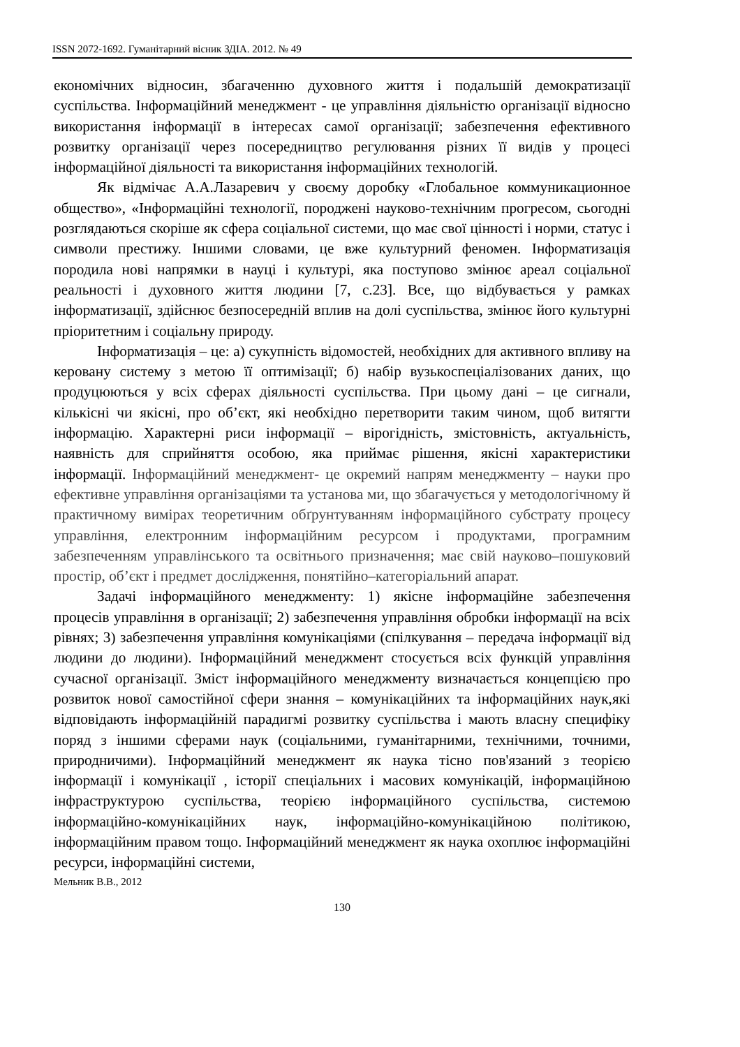ISSN 2072-1692. Гуманітарний вісник ЗДІА. 2012. № 49
економічних відносин, збагаченню духовного життя і подальшій демократизації суспільства. Інформаційний менеджмент - це управління діяльністю організації відносно використання інформації в інтересах самої організації; забезпечення ефективного розвитку організації через посередництво регулювання різних її видів у процесі інформаційної діяльності та використання інформаційних технологій.
Як відмічає А.А.Лазаревич у своєму доробку «Глобальное коммуникационное общество», «Інформаційні технології, породжені науково-технічним прогресом, сьогодні розглядаються скоріше як сфера соціальної системи, що має свої цінності і норми, статус і символи престижу. Іншими словами, це вже культурний феномен. Інформатизація породила нові напрямки в науці і культурі, яка поступово змінює ареал соціальної реальності і духовного життя людини [7, с.23]. Все, що відбувається у рамках інформатизації, здійснює безпосередній вплив на долі суспільства, змінює його культурні пріоритетним і соціальну природу.
Інформатизація – це: а) сукупність відомостей, необхідних для активного впливу на керовану систему з метою її оптимізації; б) набір вузькоспеціалізованих даних, що продуцюються у всіх сферах діяльності суспільства. При цьому дані – це сигнали, кількісні чи якісні, про об’єкт, які необхідно перетворити таким чином, щоб витягти інформацію. Характерні риси інформації – вірогідність, змістовність, актуальність, наявність для сприйняття особою, яка приймає рішення, якісні характеристики інформації. Інформаційний менеджмент- це окремий напрям менеджменту – науки про ефективне управління організаціями та установа ми, що збагачується у методологічному й практичному вимірах теоретичним обґрунтуванням інформаційного субстрату процесу управління, електронним інформаційним ресурсом і продуктами, програмним забезпеченням управлінського та освітнього призначення; має свій науково–пошуковий простір, об’єкт і предмет дослідження, понятійно–категоріальний апарат.
Задачі інформаційного менеджменту: 1) якісне інформаційне забезпечення процесів управління в організації; 2) забезпечення управління обробки інформації на всіх рівнях; 3) забезпечення управління комунікаціями (спілкування – передача інформації від людини до людини). Інформаційний менеджмент стосується всіх функцій управління сучасної організації. Зміст інформаційного менеджменту визначається концепцією про розвиток нової самостійної сфери знання – комунікаційних та інформаційних наук,які відповідають інформаційній парадигмі розвитку суспільства і мають власну специфіку поряд з іншими сферами наук (соціальними, гуманітарними, технічними, точними, природничими). Інформаційний менеджмент як наука тісно пов'язаний з теорією інформації і комунікації , історії спеціальних і масових комунікацій, інформаційною інфраструктурою суспільства, теорією інформаційного суспільства, системою інформаційно-комунікаційних наук, інформаційно-комунікаційною політикою, інформаційним правом тощо. Інформаційний менеджмент як наука охоплює інформаційні ресурси, інформаційні системи,
Мельник В.В., 2012
130